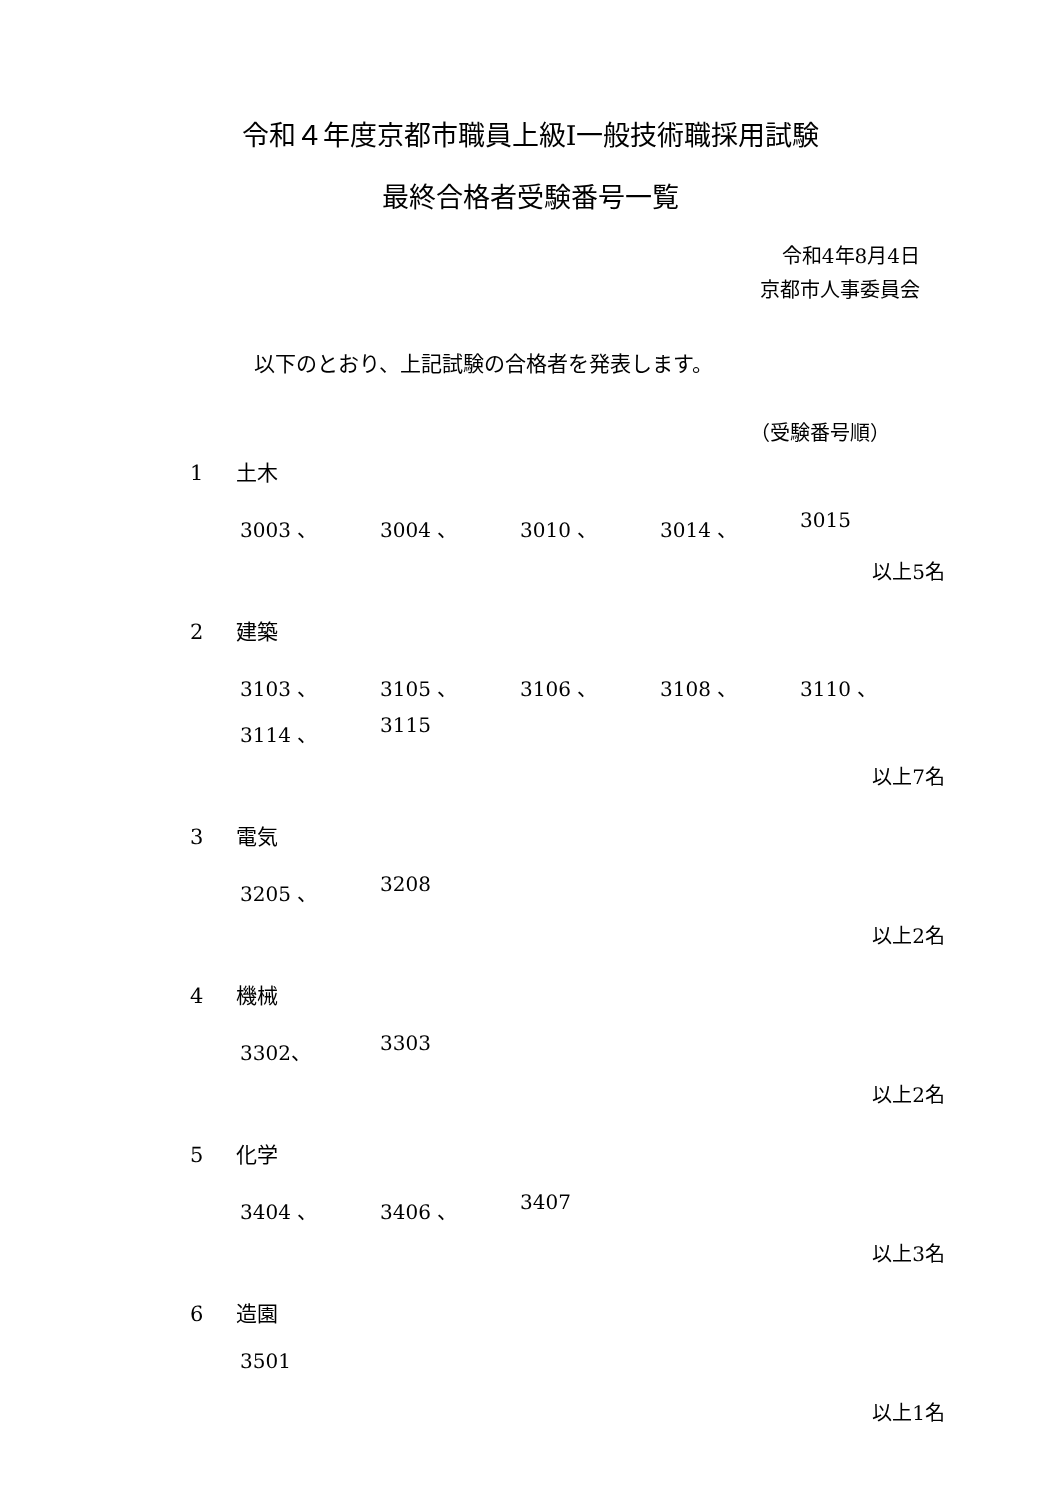令和４年度京都市職員上級Ⅰ一般技術職採用試験
最終合格者受験番号一覧
令和4年8月4日
京都市人事委員会
以下のとおり、上記試験の合格者を発表します。
（受験番号順）
1 土木
3003 、
3004 、
3010 、
3014 、
3015
以上5名
2 建築
3103 、
3105 、
3106 、
3108 、
3110 、
3114 、
3115
以上7名
3 電気
3205 、
3208
以上2名
4 機械
3302、
3303
以上2名
5 化学
3404 、
3406 、
3407
以上3名
6 造園
3501
以上1名